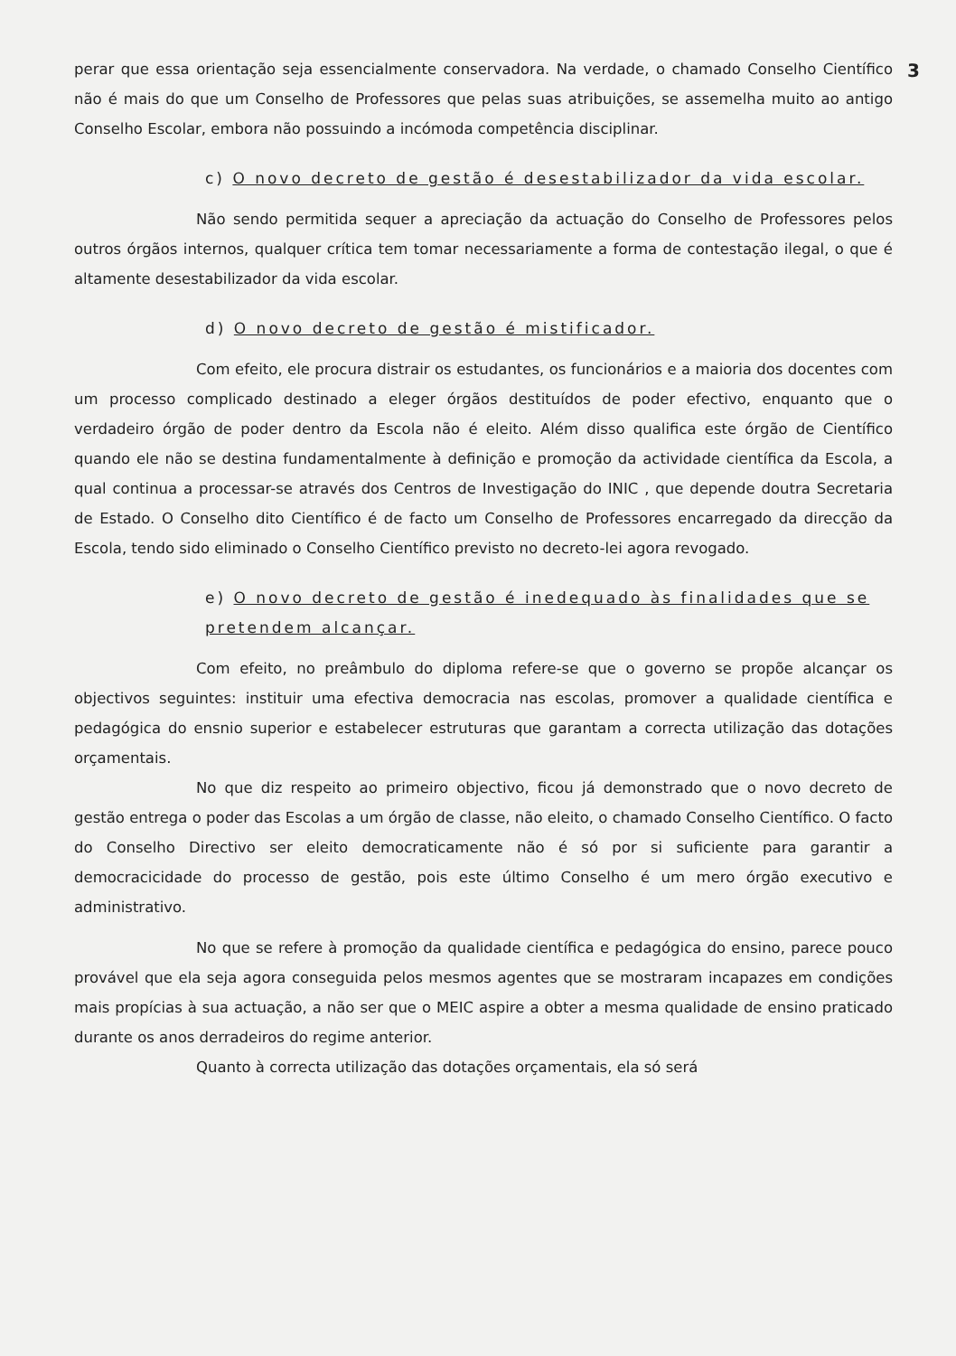3
perar que essa orientação seja essencialmente conservadora. Na verdade, o chamado Conselho Científico não é mais do que um Conselho de Professores que pelas suas atribuições, se assemelha muito ao antigo Conselho Escolar, embora não possuindo a incómoda competência disciplinar.
c) O novo decreto de gestão é desestabilizador da vida escolar.
Não sendo permitida sequer a apreciação da actuação do Conselho de Professores pelos outros órgãos internos, qualquer crítica tem tomar necessariamente a forma de contestação ilegal, o que é altamente desestabilizador da vida escolar.
d) O novo decreto de gestão é mistificador.
Com efeito, ele procura distrair os estudantes, os funcionários e a maioria dos docentes com um processo complicado destinado a eleger órgãos destituídos de poder efectivo, enquanto que o verdadeiro órgão de poder dentro da Escola não é eleito. Além disso qualifica este órgão de Científico quando ele não se destina fundamentalmente à definição e promoção da actividade científica da Escola, a qual continua a processar-se através dos Centros de Investigação do INIC , que depende doutra Secretaria de Estado. O Conselho dito Científico é de facto um Conselho de Professores encarregado da direcção da Escola, tendo sido eliminado o Conselho Científico previsto no decreto-lei agora revogado.
e) O novo decreto de gestão é inedequado às finalidades que se pretendem alcançar.
Com efeito, no preâmbulo do diploma refere-se que o governo se propõe alcançar os objectivos seguintes: instituir uma efectiva democracia nas escolas, promover a qualidade científica e pedagógica do ensnio superior e estabelecer estruturas que garantam a correcta utilização das dotações orçamentais.
No que diz respeito ao primeiro objectivo, ficou já demonstrado que o novo decreto de gestão entrega o poder das Escolas a um órgão de classe, não eleito, o chamado Conselho Científico. O facto do Conselho Directivo ser eleito democraticamente não é só por si suficiente para garantir a democracicidade do processo de gestão, pois este último Conselho é um mero órgão executivo e administrativo.
No que se refere à promoção da qualidade científica e pedagógica do ensino, parece pouco provável que ela seja agora conseguida pelos mesmos agentes que se mostraram incapazes em condições mais propícias à sua actuação, a não ser que o MEIC aspire a obter a mesma qualidade de ensino praticado durante os anos derradeiros do regime anterior.
Quanto à correcta utilização das dotações orçamentais, ela só será